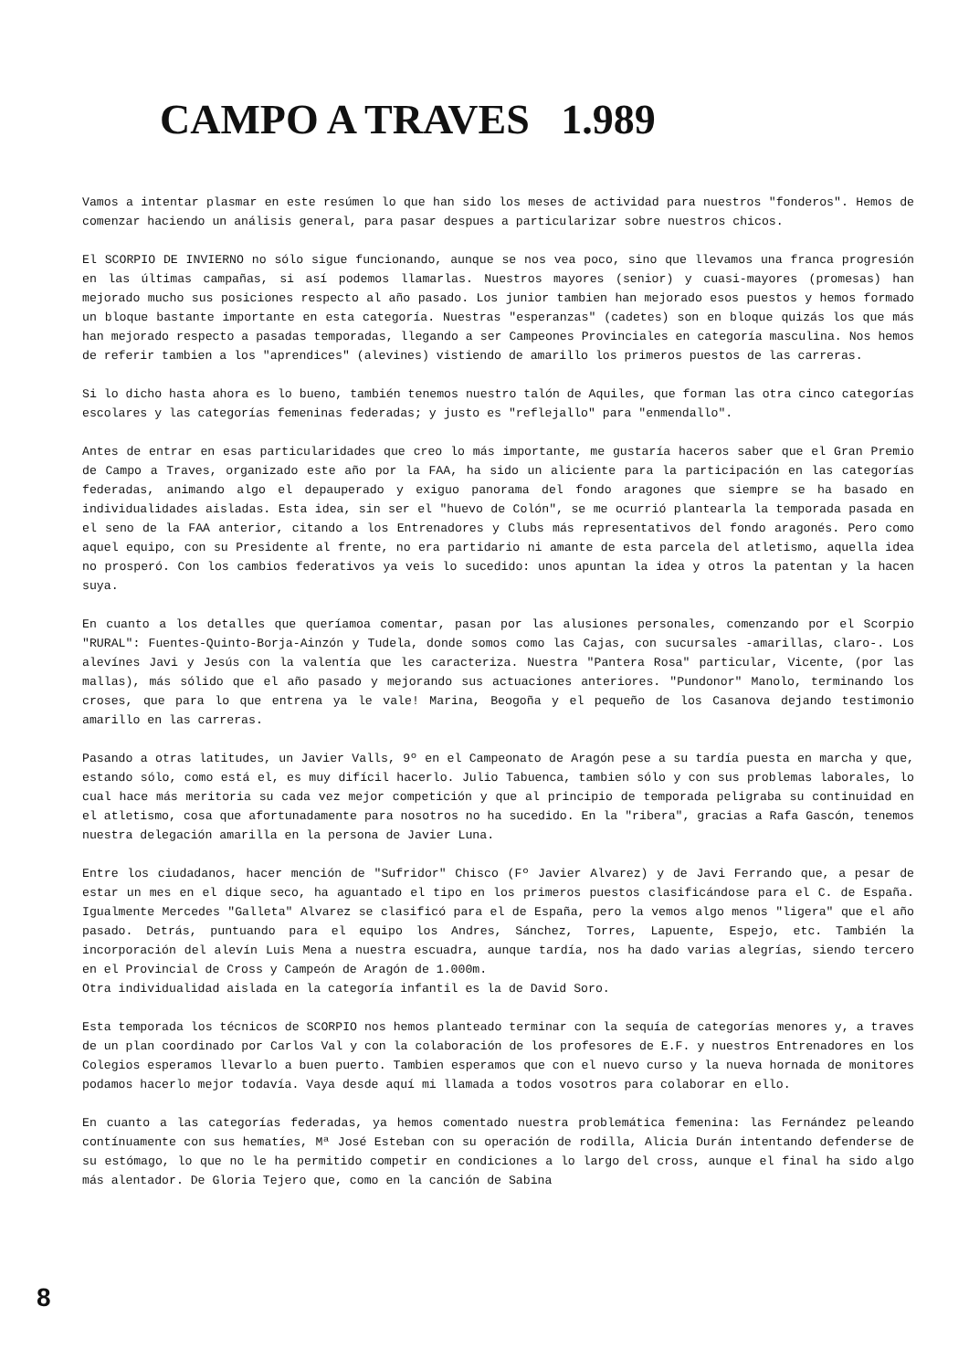CAMPO A TRAVES 1.989
Vamos a intentar plasmar en este resúmen lo que han sido los meses de actividad para nuestros "fonderos". Hemos de comenzar haciendo un análisis general, para pasar despues a particularizar sobre nuestros chicos.
El SCORPIO DE INVIERNO no sólo sigue funcionando, aunque se nos vea poco, sino que llevamos una franca progresión en las últimas campañas, si así podemos llamarlas. Nuestros mayores (senior) y cuasi-mayores (promesas) han mejorado mucho sus posiciones respecto al año pasado. Los junior tambien han mejorado esos puestos y hemos formado un bloque bastante importante en esta categoría. Nuestras "esperanzas" (cadetes) son en bloque quizás los que más han mejorado respecto a pasadas temporadas, llegando a ser Campeones Provinciales en categoría masculina. Nos hemos de referir tambien a los "aprendices" (alevines) vistiendo de amarillo los primeros puestos de las carreras.
Si lo dicho hasta ahora es lo bueno, también tenemos nuestro talón de Aquiles, que forman las otra cinco categorías escolares y las categorías femeninas federadas; y justo es "reflejallo" para "enmendallo".
Antes de entrar en esas particularidades que creo lo más importante, me gustaría haceros saber que el Gran Premio de Campo a Traves, organizado este año por la FAA, ha sido un aliciente para la participación en las categorías federadas, animando algo el depauperado y exiguo panorama del fondo aragones que siempre se ha basado en individualidades aisladas. Esta idea, sin ser el "huevo de Colón", se me ocurrió plantearla la temporada pasada en el seno de la FAA anterior, citando a los Entrenadores y Clubs más representativos del fondo aragonés. Pero como aquel equipo, con su Presidente al frente, no era partidario ni amante de esta parcela del atletismo, aquella idea no prosperó. Con los cambios federativos ya veis lo sucedido: unos apuntan la idea y otros la patentan y la hacen suya.
En cuanto a los detalles que queríamoa comentar, pasan por las alusiones personales, comenzando por el Scorpio "RURAL": Fuentes-Quinto-Borja-Ainzón y Tudela, donde somos como las Cajas, con sucursales -amarillas, claro-. Los alevínes Javi y Jesús con la valentía que les caracteriza. Nuestra "Pantera Rosa" particular, Vicente, (por las mallas), más sólido que el año pasado y mejorando sus actuaciones anteriores. "Pundonor" Manolo, terminando los croses, que para lo que entrena ya le vale! Marina, Beogoña y el pequeño de los Casanova dejando testimonio amarillo en las carreras.
Pasando a otras latitudes, un Javier Valls, 9º en el Campeonato de Aragón pese a su tardía puesta en marcha y que, estando sólo, como está el, es muy difícil hacerlo. Julio Tabuenca, tambien sólo y con sus problemas laborales, lo cual hace más meritoria su cada vez mejor competición y que al principio de temporada peligraba su continuidad en el atletismo, cosa que afortunadamente para nosotros no ha sucedido. En la "ribera", gracias a Rafa Gascón, tenemos nuestra delegación amarilla en la persona de Javier Luna.
Entre los ciudadanos, hacer mención de "Sufridor" Chisco (Fº Javier Alvarez) y de Javi Ferrando que, a pesar de estar un mes en el dique seco, ha aguantado el tipo en los primeros puestos clasificándose para el C. de España. Igualmente Mercedes "Galleta" Alvarez se clasificó para el de España, pero la vemos algo menos "ligera" que el año pasado. Detrás, puntuando para el equipo los Andres, Sánchez, Torres, Lapuente, Espejo, etc. También la incorporación del alevín Luis Mena a nuestra escuadra, aunque tardía, nos ha dado varias alegrías, siendo tercero en el Provincial de Cross y Campeón de Aragón de 1.000m.
Otra individualidad aislada en la categoría infantil es la de David Soro.
Esta temporada los técnicos de SCORPIO nos hemos planteado terminar con la sequía de categorías menores y, a traves de un plan coordinado por Carlos Val y con la colaboración de los profesores de E.F. y nuestros Entrenadores en los Colegios esperamos llevarlo a buen puerto. Tambien esperamos que con el nuevo curso y la nueva hornada de monitores podamos hacerlo mejor todavía. Vaya desde aquí mi llamada a todos vosotros para colaborar en ello.
En cuanto a las categorías federadas, ya hemos comentado nuestra problemática femenina: las Fernández peleando contínuamente con sus hematíes, Mª José Esteban con su operación de rodilla, Alicia Durán intentando defenderse de su estómago, lo que no le ha permitido competir en condiciones a lo largo del cross, aunque el final ha sido algo más alentador. De Gloria Tejero que, como en la canción de Sabina
8